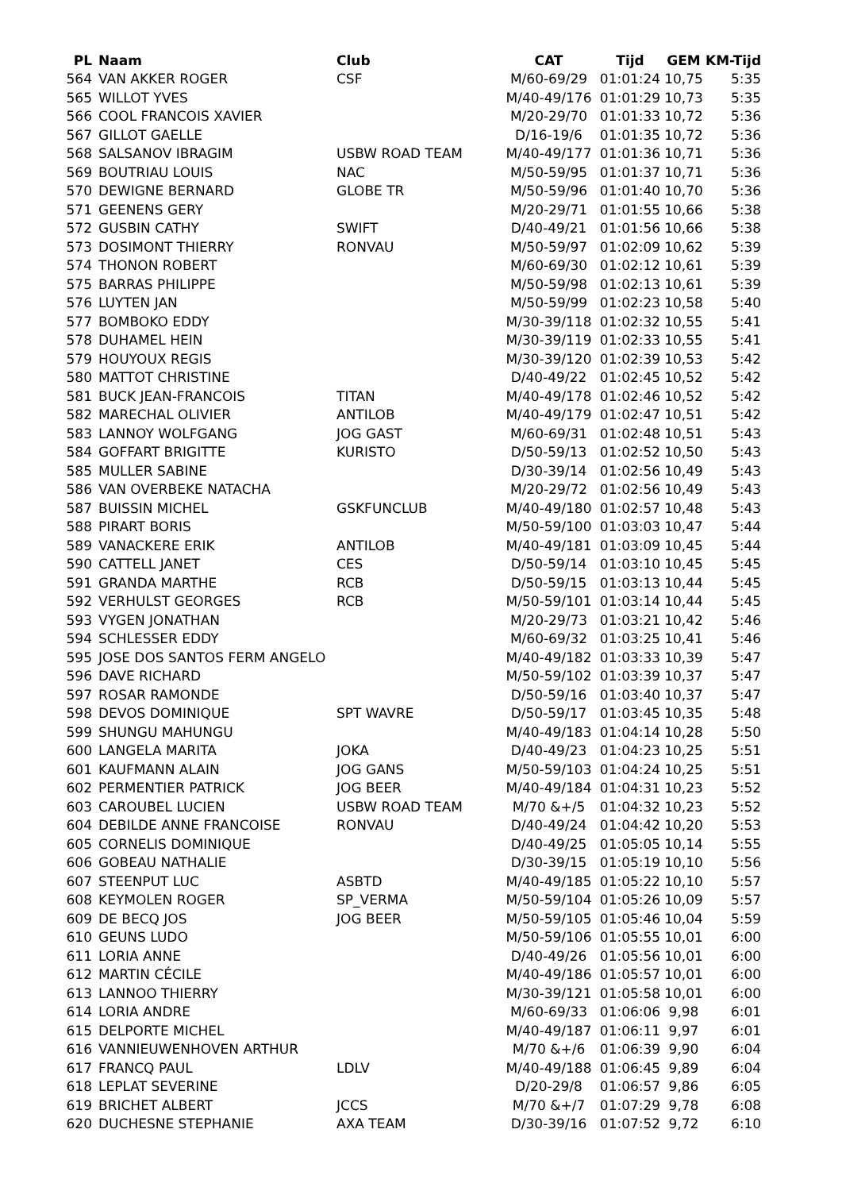| PL | Naam | Club | CAT | Tijd | GEM | KM-Tijd |
| --- | --- | --- | --- | --- | --- | --- |
| 564 | VAN AKKER ROGER | CSF | M/60-69/29 | 01:01:24 | 10,75 | 5:35 |
| 565 | WILLOT YVES | | M/40-49/176 | 01:01:29 | 10,73 | 5:35 |
| 566 | COOL FRANCOIS XAVIER | | M/20-29/70 | 01:01:33 | 10,72 | 5:36 |
| 567 | GILLOT GAELLE | | D/16-19/6 | 01:01:35 | 10,72 | 5:36 |
| 568 | SALSANOV IBRAGIM | USBW ROAD TEAM | M/40-49/177 | 01:01:36 | 10,71 | 5:36 |
| 569 | BOUTRIAU LOUIS | NAC | M/50-59/95 | 01:01:37 | 10,71 | 5:36 |
| 570 | DEWIGNE BERNARD | GLOBE TR | M/50-59/96 | 01:01:40 | 10,70 | 5:36 |
| 571 | GEENENS GERY | | M/20-29/71 | 01:01:55 | 10,66 | 5:38 |
| 572 | GUSBIN CATHY | SWIFT | D/40-49/21 | 01:01:56 | 10,66 | 5:38 |
| 573 | DOSIMONT THIERRY | RONVAU | M/50-59/97 | 01:02:09 | 10,62 | 5:39 |
| 574 | THONON ROBERT | | M/60-69/30 | 01:02:12 | 10,61 | 5:39 |
| 575 | BARRAS PHILIPPE | | M/50-59/98 | 01:02:13 | 10,61 | 5:39 |
| 576 | LUYTEN JAN | | M/50-59/99 | 01:02:23 | 10,58 | 5:40 |
| 577 | BOMBOKO EDDY | | M/30-39/118 | 01:02:32 | 10,55 | 5:41 |
| 578 | DUHAMEL HEIN | | M/30-39/119 | 01:02:33 | 10,55 | 5:41 |
| 579 | HOUYOUX REGIS | | M/30-39/120 | 01:02:39 | 10,53 | 5:42 |
| 580 | MATTOT CHRISTINE | | D/40-49/22 | 01:02:45 | 10,52 | 5:42 |
| 581 | BUCK JEAN-FRANCOIS | TITAN | M/40-49/178 | 01:02:46 | 10,52 | 5:42 |
| 582 | MARECHAL OLIVIER | ANTILOB | M/40-49/179 | 01:02:47 | 10,51 | 5:42 |
| 583 | LANNOY WOLFGANG | JOG GAST | M/60-69/31 | 01:02:48 | 10,51 | 5:43 |
| 584 | GOFFART BRIGITTE | KURISTO | D/50-59/13 | 01:02:52 | 10,50 | 5:43 |
| 585 | MULLER SABINE | | D/30-39/14 | 01:02:56 | 10,49 | 5:43 |
| 586 | VAN OVERBEKE NATACHA | | M/20-29/72 | 01:02:56 | 10,49 | 5:43 |
| 587 | BUISSIN MICHEL | GSKFUNCLUB | M/40-49/180 | 01:02:57 | 10,48 | 5:43 |
| 588 | PIRART BORIS | | M/50-59/100 | 01:03:03 | 10,47 | 5:44 |
| 589 | VANACKERE ERIK | ANTILOB | M/40-49/181 | 01:03:09 | 10,45 | 5:44 |
| 590 | CATTELL JANET | CES | D/50-59/14 | 01:03:10 | 10,45 | 5:45 |
| 591 | GRANDA MARTHE | RCB | D/50-59/15 | 01:03:13 | 10,44 | 5:45 |
| 592 | VERHULST GEORGES | RCB | M/50-59/101 | 01:03:14 | 10,44 | 5:45 |
| 593 | VYGEN JONATHAN | | M/20-29/73 | 01:03:21 | 10,42 | 5:46 |
| 594 | SCHLESSER EDDY | | M/60-69/32 | 01:03:25 | 10,41 | 5:46 |
| 595 | JOSE DOS SANTOS FERM ANGELO | | M/40-49/182 | 01:03:33 | 10,39 | 5:47 |
| 596 | DAVE RICHARD | | M/50-59/102 | 01:03:39 | 10,37 | 5:47 |
| 597 | ROSAR RAMONDE | | D/50-59/16 | 01:03:40 | 10,37 | 5:47 |
| 598 | DEVOS DOMINIQUE | SPT WAVRE | D/50-59/17 | 01:03:45 | 10,35 | 5:48 |
| 599 | SHUNGU MAHUNGU | | M/40-49/183 | 01:04:14 | 10,28 | 5:50 |
| 600 | LANGELA MARITA | JOKA | D/40-49/23 | 01:04:23 | 10,25 | 5:51 |
| 601 | KAUFMANN ALAIN | JOG GANS | M/50-59/103 | 01:04:24 | 10,25 | 5:51 |
| 602 | PERMENTIER PATRICK | JOG BEER | M/40-49/184 | 01:04:31 | 10,23 | 5:52 |
| 603 | CAROUBEL LUCIEN | USBW ROAD TEAM | M/70 &+/5 | 01:04:32 | 10,23 | 5:52 |
| 604 | DEBILDE ANNE FRANCOISE | RONVAU | D/40-49/24 | 01:04:42 | 10,20 | 5:53 |
| 605 | CORNELIS DOMINIQUE | | D/40-49/25 | 01:05:05 | 10,14 | 5:55 |
| 606 | GOBEAU NATHALIE | | D/30-39/15 | 01:05:19 | 10,10 | 5:56 |
| 607 | STEENPUT LUC | ASBTD | M/40-49/185 | 01:05:22 | 10,10 | 5:57 |
| 608 | KEYMOLEN ROGER | SP_VERMA | M/50-59/104 | 01:05:26 | 10,09 | 5:57 |
| 609 | DE BECQ JOS | JOG BEER | M/50-59/105 | 01:05:46 | 10,04 | 5:59 |
| 610 | GEUNS LUDO | | M/50-59/106 | 01:05:55 | 10,01 | 6:00 |
| 611 | LORIA ANNE | | D/40-49/26 | 01:05:56 | 10,01 | 6:00 |
| 612 | MARTIN CÉCILE | | M/40-49/186 | 01:05:57 | 10,01 | 6:00 |
| 613 | LANNOO THIERRY | | M/30-39/121 | 01:05:58 | 10,01 | 6:00 |
| 614 | LORIA ANDRE | | M/60-69/33 | 01:06:06 | 9,98 | 6:01 |
| 615 | DELPORTE MICHEL | | M/40-49/187 | 01:06:11 | 9,97 | 6:01 |
| 616 | VANNIEUWENHOVEN ARTHUR | | M/70 &+/6 | 01:06:39 | 9,90 | 6:04 |
| 617 | FRANCQ PAUL | LDLV | M/40-49/188 | 01:06:45 | 9,89 | 6:04 |
| 618 | LEPLAT SEVERINE | | D/20-29/8 | 01:06:57 | 9,86 | 6:05 |
| 619 | BRICHET ALBERT | JCCS | M/70 &+/7 | 01:07:29 | 9,78 | 6:08 |
| 620 | DUCHESNE STEPHANIE | AXA TEAM | D/30-39/16 | 01:07:52 | 9,72 | 6:10 |